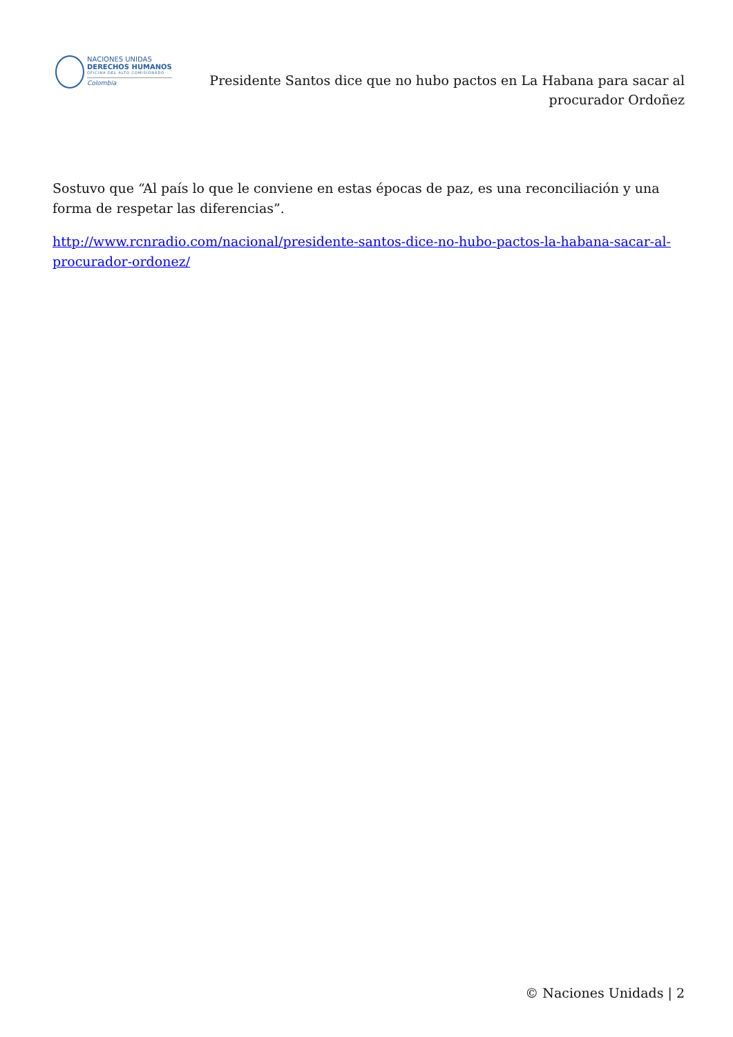NACIONES UNIDAS
DERECHOS HUMANOS
OFICINA DEL ALTO COMISIONADO
Colombia
Presidente Santos dice que no hubo pactos en La Habana para sacar al procurador Ordoñez
Sostuvo que “Al país lo que le conviene en estas épocas de paz, es una reconciliación y una forma de respetar las diferencias”.
http://www.rcnradio.com/nacional/presidente-santos-dice-no-hubo-pactos-la-habana-sacar-al-procurador-ordonez/
© Naciones Unidads | 2